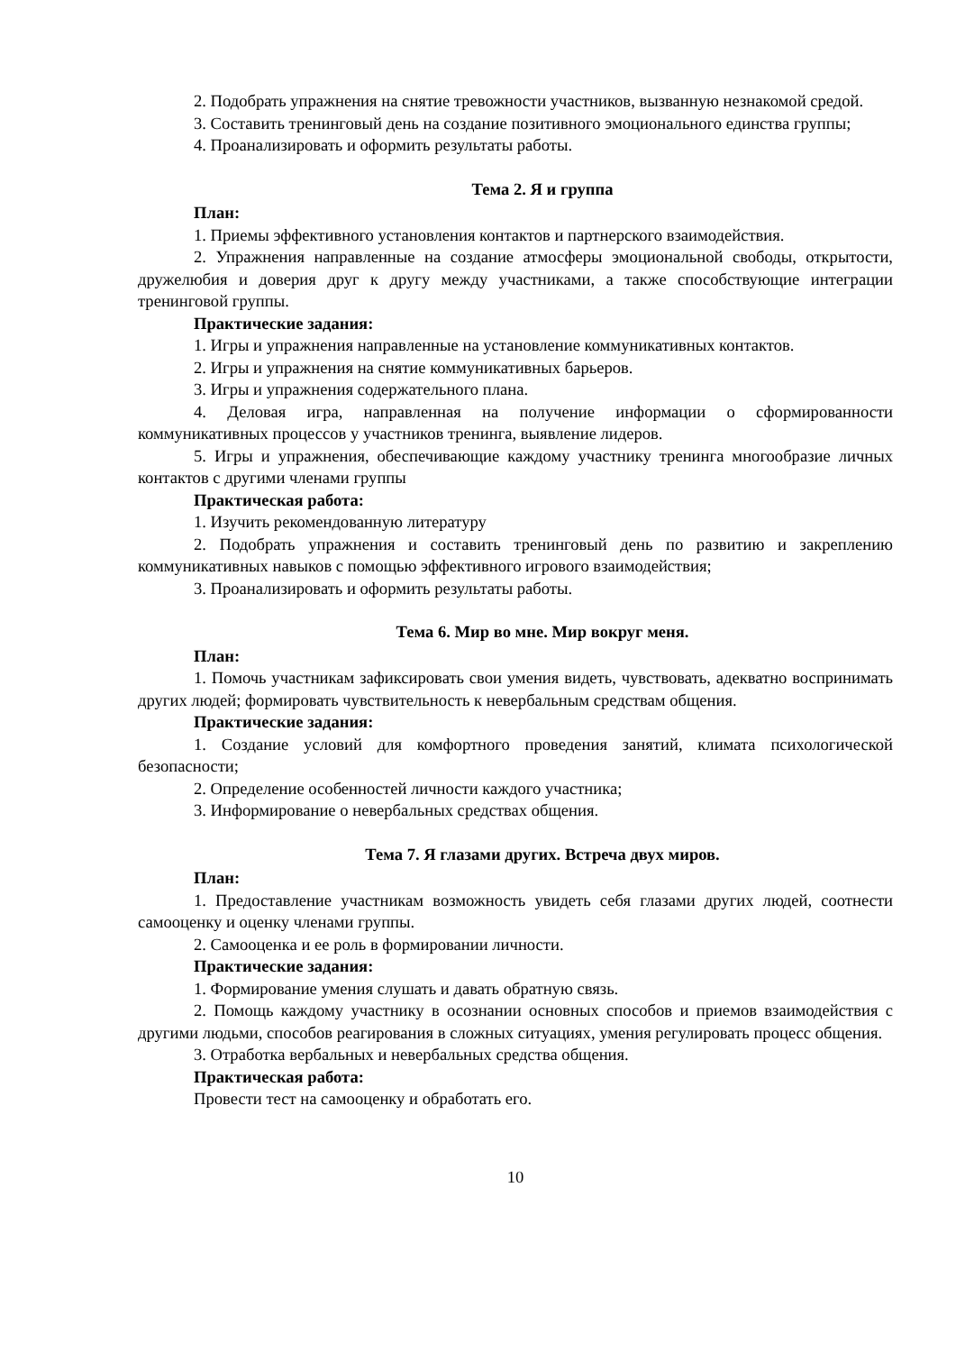2. Подобрать упражнения на снятие тревожности участников, вызванную незнакомой средой.
3. Составить тренинговый день на создание позитивного эмоционального единства группы;
4. Проанализировать и оформить результаты работы.
Тема 2. Я и группа
План:
1. Приемы эффективного установления контактов и партнерского взаимодействия.
2. Упражнения направленные на создание атмосферы эмоциональной свободы, открытости, дружелюбия и доверия друг к другу между участниками, а также способствующие интеграции тренинговой группы.
Практические задания:
1. Игры и упражнения направленные на установление коммуникативных контактов.
2. Игры и упражнения на снятие коммуникативных барьеров.
3. Игры и упражнения содержательного плана.
4. Деловая игра, направленная на получение информации о сформированности коммуникативных процессов у участников тренинга, выявление лидеров.
5. Игры и упражнения, обеспечивающие каждому участнику тренинга многообразие личных контактов с другими членами группы
Практическая работа:
1. Изучить рекомендованную литературу
2. Подобрать упражнения и составить тренинговый день по развитию и закреплению коммуникативных навыков с помощью эффективного игрового взаимодействия;
3. Проанализировать и оформить результаты работы.
Тема 6. Мир во мне. Мир вокруг меня.
План:
1. Помочь участникам зафиксировать свои умения видеть, чувствовать, адекватно воспринимать других людей; формировать чувствительность к невербальным средствам общения.
Практические задания:
1. Создание условий для комфортного проведения занятий, климата психологической безопасности;
2. Определение особенностей личности каждого участника;
3. Информирование о невербальных средствах общения.
Тема 7. Я глазами других. Встреча двух миров.
План:
1. Предоставление участникам возможность увидеть себя глазами других людей, соотнести самооценку и оценку членами группы.
2. Самооценка и ее роль в формировании личности.
Практические задания:
1. Формирование умения слушать и давать обратную связь.
2. Помощь каждому участнику в осознании основных способов и приемов взаимодействия с другими людьми, способов реагирования в сложных ситуациях, умения регулировать процесс общения.
3. Отработка вербальных и невербальных средства общения.
Практическая работа:
Провести тест на самооценку и обработать его.
10